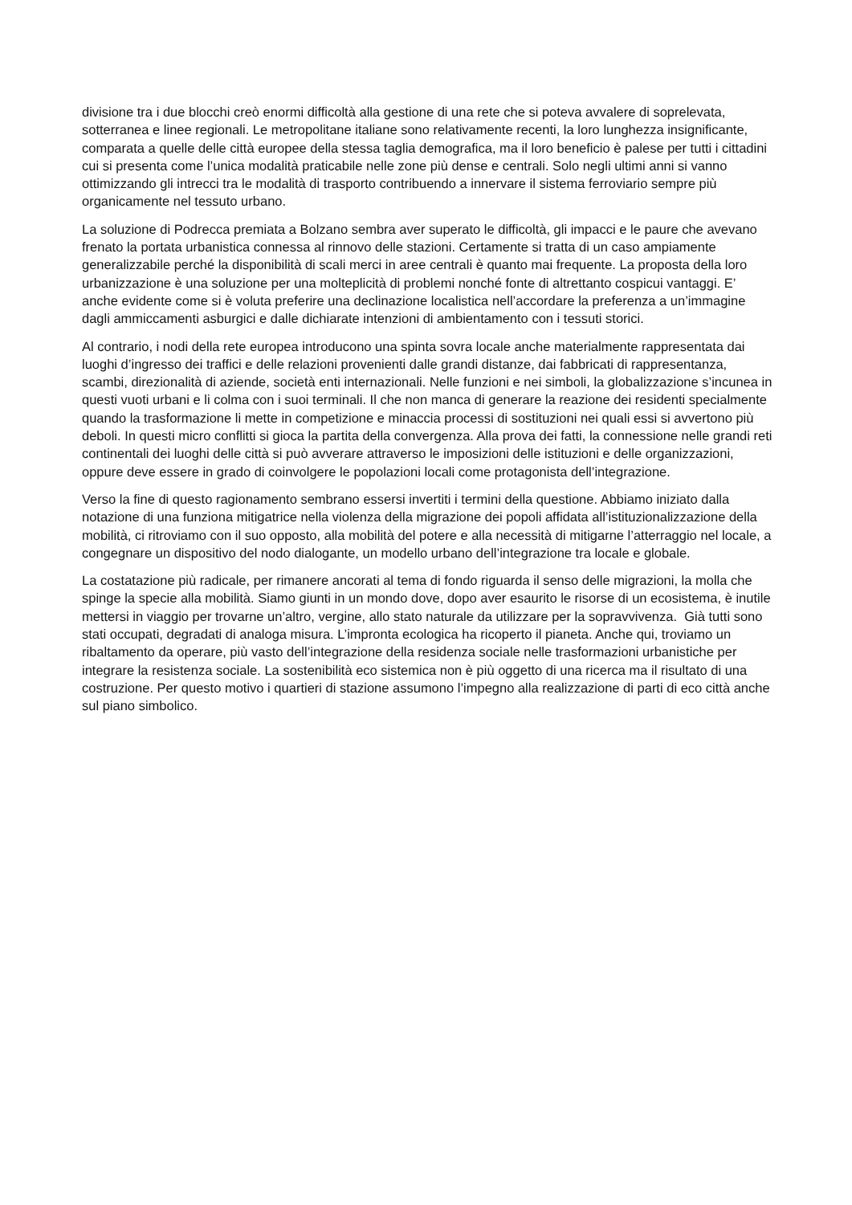divisione tra i due blocchi creò enormi difficoltà alla gestione di una rete che si poteva avvalere di soprelevata, sotterranea e linee regionali. Le metropolitane italiane sono relativamente recenti, la loro lunghezza insignificante, comparata a quelle delle città europee della stessa taglia demografica, ma il loro beneficio è palese per tutti i cittadini cui si presenta come l’unica modalità praticabile nelle zone più dense e centrali. Solo negli ultimi anni si vanno ottimizzando gli intrecci tra le modalità di trasporto contribuendo a innervare il sistema ferroviario sempre più organicamente nel tessuto urbano.
La soluzione di Podrecca premiata a Bolzano sembra aver superato le difficoltà, gli impacci e le paure che avevano frenato la portata urbanistica connessa al rinnovo delle stazioni. Certamente si tratta di un caso ampiamente generalizzabile perché la disponibilità di scali merci in aree centrali è quanto mai frequente. La proposta della loro urbanizzazione è una soluzione per una molteplicità di problemi nonché fonte di altrettanto cospicui vantaggi. E’ anche evidente come si è voluta preferire una declinazione localistica nell’accordare la preferenza a un’immagine dagli ammiccamenti asburgici e dalle dichiarate intenzioni di ambientamento con i tessuti storici.
Al contrario, i nodi della rete europea introducono una spinta sovra locale anche materialmente rappresentata dai luoghi d’ingresso dei traffici e delle relazioni provenienti dalle grandi distanze, dai fabbricati di rappresentanza, scambi, direzionalità di aziende, società enti internazionali. Nelle funzioni e nei simboli, la globalizzazione s’incunea in questi vuoti urbani e li colma con i suoi terminali. Il che non manca di generare la reazione dei residenti specialmente quando la trasformazione li mette in competizione e minaccia processi di sostituzioni nei quali essi si avvertono più deboli. In questi micro conflitti si gioca la partita della convergenza. Alla prova dei fatti, la connessione nelle grandi reti continentali dei luoghi delle città si può avverare attraverso le imposizioni delle istituzioni e delle organizzazioni, oppure deve essere in grado di coinvolgere le popolazioni locali come protagonista dell’integrazione.
Verso la fine di questo ragionamento sembrano essersi invertiti i termini della questione. Abbiamo iniziato dalla notazione di una funziona mitigatrice nella violenza della migrazione dei popoli affidata all’istituzionalizzazione della mobilità, ci ritroviamo con il suo opposto, alla mobilità del potere e alla necessità di mitigarne l’atterraggio nel locale, a congegnare un dispositivo del nodo dialogante, un modello urbano dell’integrazione tra locale e globale.
La costatazione più radicale, per rimanere ancorati al tema di fondo riguarda il senso delle migrazioni, la molla che spinge la specie alla mobilità. Siamo giunti in un mondo dove, dopo aver esaurito le risorse di un ecosistema, è inutile mettersi in viaggio per trovarne un’altro, vergine, allo stato naturale da utilizzare per la sopravvivenza. Già tutti sono stati occupati, degradati di analoga misura. L’impronta ecologica ha ricoperto il pianeta. Anche qui, troviamo un ribaltamento da operare, più vasto dell’integrazione della residenza sociale nelle trasformazioni urbanistiche per integrare la resistenza sociale. La sostenibilità eco sistemica non è più oggetto di una ricerca ma il risultato di una costruzione. Per questo motivo i quartieri di stazione assumono l’impegno alla realizzazione di parti di eco città anche sul piano simbolico.